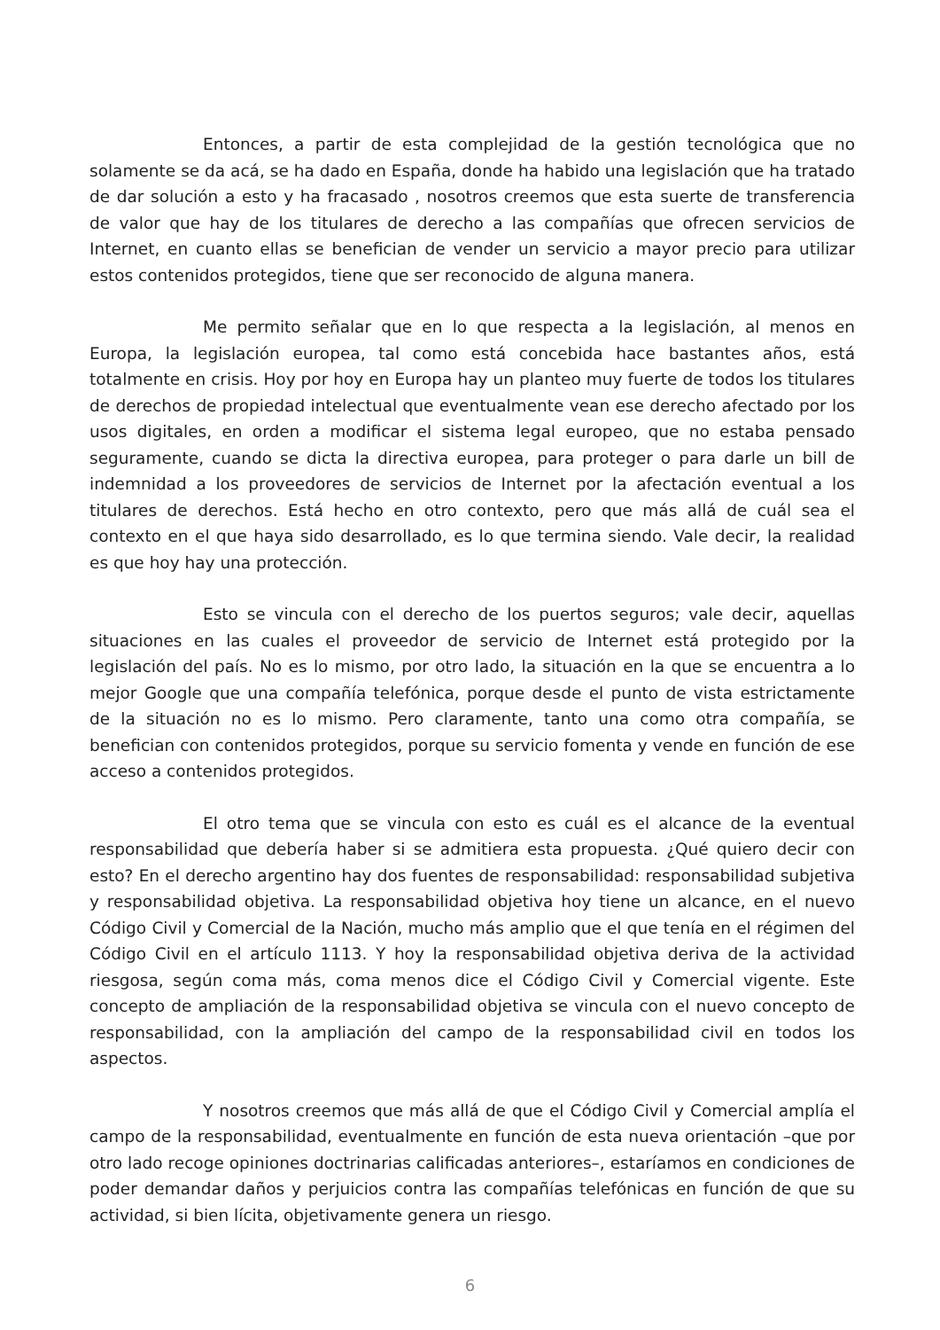Entonces, a partir de esta complejidad de la gestión tecnológica que no solamente se da acá, se ha dado en España, donde ha habido una legislación que ha tratado de dar solución a esto y ha fracasado , nosotros creemos que esta suerte de transferencia de valor que hay de los titulares de derecho a las compañías que ofrecen servicios de Internet, en cuanto ellas se benefician de vender un servicio a mayor precio para utilizar estos contenidos protegidos, tiene que ser reconocido de alguna manera.
Me permito señalar que en lo que respecta a la legislación, al menos en Europa, la legislación europea, tal como está concebida hace bastantes años, está totalmente en crisis. Hoy por hoy en Europa hay un planteo muy fuerte de todos los titulares de derechos de propiedad intelectual que eventualmente vean ese derecho afectado por los usos digitales, en orden a modificar el sistema legal europeo, que no estaba pensado seguramente, cuando se dicta la directiva europea, para proteger o para darle un bill de indemnidad a los proveedores de servicios de Internet por la afectación eventual a los titulares de derechos. Está hecho en otro contexto, pero que más allá de cuál sea el contexto en el que haya sido desarrollado, es lo que termina siendo. Vale decir, la realidad es que hoy hay una protección.
Esto se vincula con el derecho de los puertos seguros; vale decir, aquellas situaciones en las cuales el proveedor de servicio de Internet está protegido por la legislación del país. No es lo mismo, por otro lado, la situación en la que se encuentra a lo mejor Google que una compañía telefónica, porque desde el punto de vista estrictamente de la situación no es lo mismo. Pero claramente, tanto una como otra compañía, se benefician con contenidos protegidos, porque su servicio fomenta y vende en función de ese acceso a contenidos protegidos.
El otro tema que se vincula con esto es cuál es el alcance de la eventual responsabilidad que debería haber si se admitiera esta propuesta. ¿Qué quiero decir con esto? En el derecho argentino hay dos fuentes de responsabilidad: responsabilidad subjetiva y responsabilidad objetiva. La responsabilidad objetiva hoy tiene un alcance, en el nuevo Código Civil y Comercial de la Nación, mucho más amplio que el que tenía en el régimen del Código Civil en el artículo 1113. Y hoy la responsabilidad objetiva deriva de la actividad riesgosa, según coma más, coma menos dice el Código Civil y Comercial vigente. Este concepto de ampliación de la responsabilidad objetiva se vincula con el nuevo concepto de responsabilidad, con la ampliación del campo de la responsabilidad civil en todos los aspectos.
Y nosotros creemos que más allá de que el Código Civil y Comercial amplía el campo de la responsabilidad, eventualmente en función de esta nueva orientación –que por otro lado recoge opiniones doctrinarias calificadas anteriores–, estaríamos en condiciones de poder demandar daños y perjuicios contra las compañías telefónicas en función de que su actividad, si bien lícita, objetivamente genera un riesgo.
6